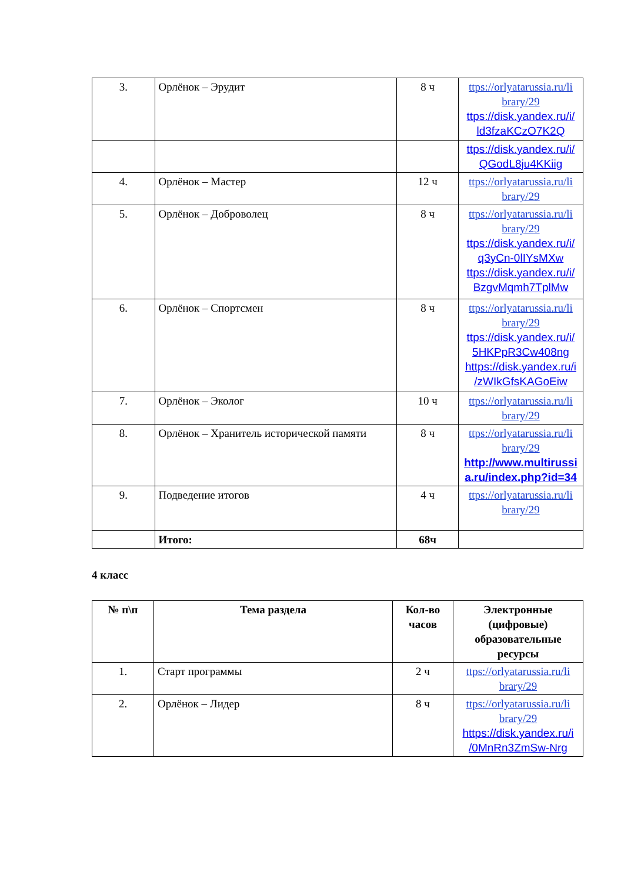| 3. | Орлёнок – Эрудит | 8 ч | ttps://orlyatarussia.ru/li brary/29 ttps://disk.yandex.ru/i/ ld3fzaKCzO7K2Q |
| | | | ttps://disk.yandex.ru/i/ QGodL8ju4KKiig |
| 4. | Орлёнок – Мастер | 12 ч | ttps://orlyatarussia.ru/li brary/29 |
| 5. | Орлёнок – Доброволец | 8 ч | ttps://orlyatarussia.ru/li brary/29 ttps://disk.yandex.ru/i/ q3yCn-0lIYsMXw ttps://disk.yandex.ru/i/ BzgvMqmh7TplMw |
| 6. | Орлёнок – Спортсмен | 8 ч | ttps://orlyatarussia.ru/li brary/29 ttps://disk.yandex.ru/i/ 5HKPpR3Cw408ng https://disk.yandex.ru/i /zWIkGfsKAGoEiw |
| 7. | Орлёнок – Эколог | 10 ч | ttps://orlyatarussia.ru/li brary/29 |
| 8. | Орлёнок – Хранитель исторической памяти | 8 ч | ttps://orlyatarussia.ru/li brary/29 http://www.multirussi a.ru/index.php?id=34 |
| 9. | Подведение итогов | 4 ч | ttps://orlyatarussia.ru/li brary/29 |
| | Итого: | 68ч | |
4 класс
| № п\п | Тема раздела | Кол-во часов | Электронные (цифровые) образовательные ресурсы |
| --- | --- | --- | --- |
| 1. | Старт программы | 2 ч | ttps://orlyatarussia.ru/li brary/29 |
| 2. | Орлёнок – Лидер | 8 ч | ttps://orlyatarussia.ru/li brary/29 https://disk.yandex.ru/i /0MnRn3ZmSw-Nrg |